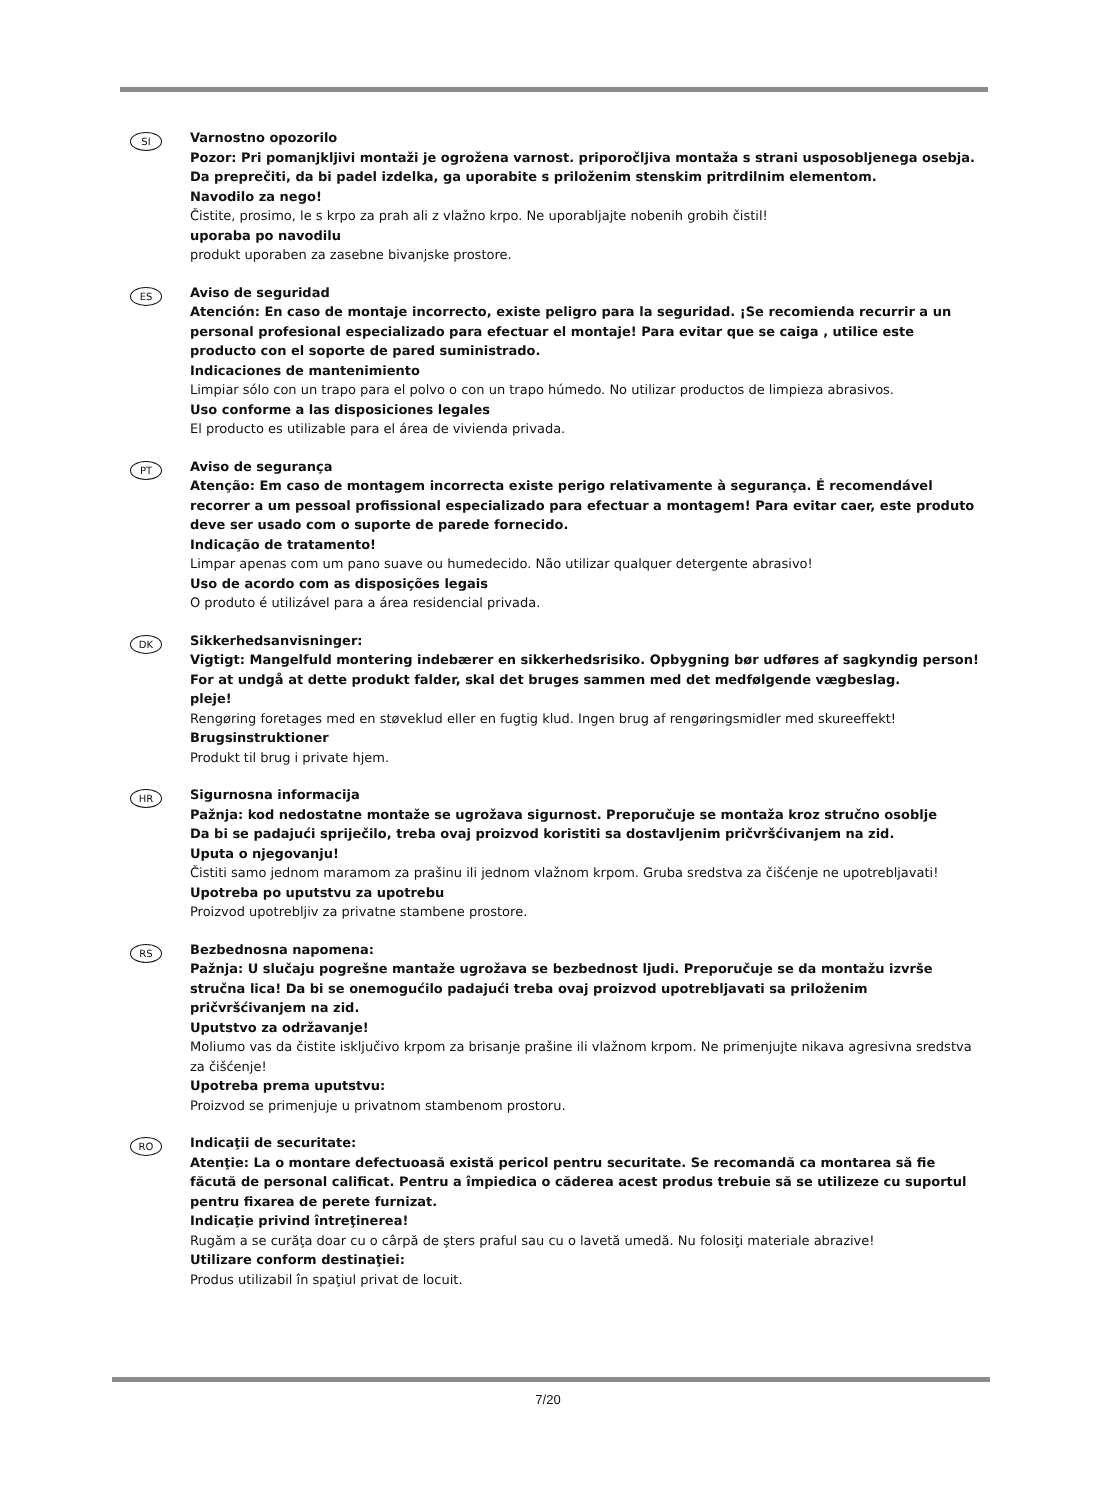SI
Varnostno opozorilo
Pozor: Pri pomanjkljivi montaži je ogrožena varnost. priporočljiva montaža s strani usposobljenega osebja. Da preprečiti, da bi padel izdelka, ga uporabite s priloženim stenskim pritrdilnim elementom.
Navodilo za nego!
Čistite, prosimo, le s krpo za prah ali z vlažno krpo. Ne uporabljajte nobenih grobih čistil!
uporaba po navodilu
produkt uporaben za zasebne bivanjske prostore.
ES
Aviso de seguridad
Atención: En caso de montaje incorrecto, existe peligro para la seguridad. ¡Se recomienda recurrir a un personal profesional especializado para efectuar el montaje! Para evitar que se caiga , utilice este producto con el soporte de pared suministrado.
Indicaciones de mantenimiento
Limpiar sólo con un trapo para el polvo o con un trapo húmedo. No utilizar productos de limpieza abrasivos.
Uso conforme a las disposiciones legales
El producto es utilizable para el área de vivienda privada.
PT
Aviso de segurança
Atenção: Em caso de montagem incorrecta existe perigo relativamente à segurança. É recomendável recorrer a um pessoal profissional especializado para efectuar a montagem! Para evitar caer, este produto deve ser usado com o suporte de parede fornecido.
Indicação de tratamento!
Limpar apenas com um pano suave ou humedecido. Não utilizar qualquer detergente abrasivo!
Uso de acordo com as disposições legais
O produto é utilizável para a área residencial privada.
DK
Sikkerhedsanvisninger:
Vigtigt: Mangelfuld montering indebærer en sikkerhedsrisiko. Opbygning bør udføres af sagkyndig person!
For at undgå at dette produkt falder, skal det bruges sammen med det medfølgende vægbeslag.
pleje!
Rengøring foretages med en støveklud eller en fugtig klud. Ingen brug af rengøringsmidler med skureeffekt!
Brugsinstruktioner
Produkt til brug i private hjem.
HR
Sigurnosna informacija
Pažnja: kod nedostatne montaže se ugrožava sigurnost. Preporučuje se montaža kroz stručno osoblje
Da bi se padajući spriječilo, treba ovaj proizvod koristiti sa dostavljenim pričvršćivanjem na zid.
Uputa o njegovanju!
Čistiti samo jednom maramom za prašinu ili jednom vlažnom krpom. Gruba sredstva za čišćenje ne upotrebljavati!
Upotreba po uputstvu za upotrebu
Proizvod upotrebljiv za privatne stambene prostore.
RS
Bezbednosna napomena:
Pažnja: U slučaju pogrešne mantaže ugrožava se bezbednost ljudi. Preporučuje se da montažu izvrše stručna lica! Da bi se onemogućilo padajući treba ovaj proizvod upotrebljavati sa priloženim pričvršćivanjem na zid.
Uputstvo za održavanje!
Moliumo vas da čistite isključivo krpom za brisanje prašine ili vlažnom krpom. Ne primenjujte nikava agresivna sredstva za čišćenje!
Upotreba prema uputstvu:
Proizvod se primenjuje u privatnom stambenom prostoru.
RO
Indicaţii de securitate:
Atenţie: La o montare defectuoasă există pericol pentru securitate. Se recomandă ca montarea să fie făcută de personal calificat. Pentru a împiedica o căderea acest produs trebuie să se utilizeze cu suportul pentru fixarea de perete furnizat.
Indicaţie privind întreţinerea!
Rugăm a se curăţa doar cu o cârpă de şters praful sau cu o lavetă umedă. Nu folosiţi materiale abrazive!
Utilizare conform destinaţiei:
Produs utilizabil în spaţiul privat de locuit.
7/20